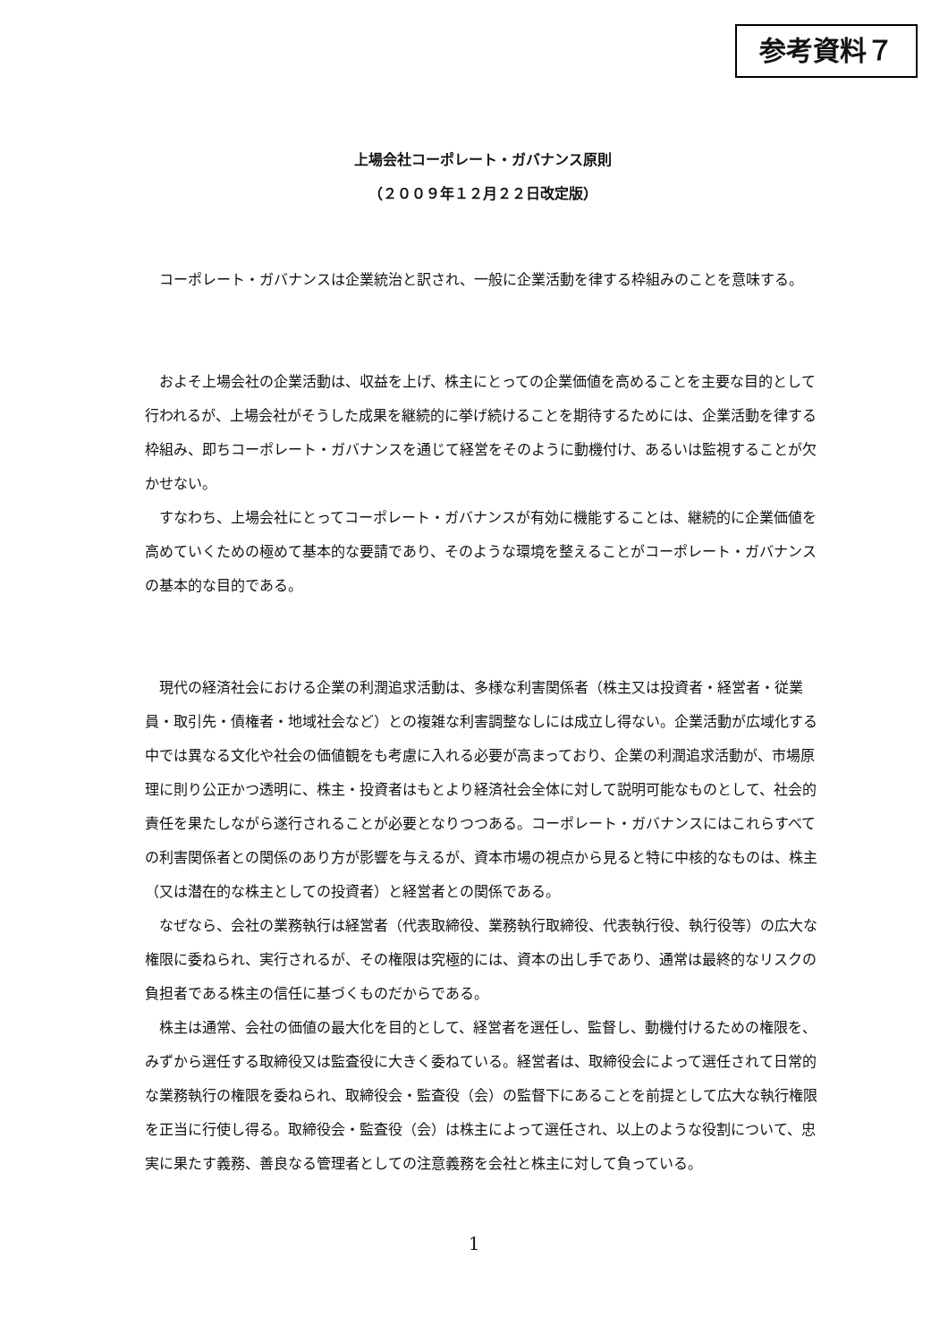参考資料７
上場会社コーポレート・ガバナンス原則
（２００９年１２月２２日改定版）
コーポレート・ガバナンスは企業統治と訳され、一般に企業活動を律する枠組みのことを意味する。
およそ上場会社の企業活動は、収益を上げ、株主にとっての企業価値を高めることを主要な目的として行われるが、上場会社がそうした成果を継続的に挙げ続けることを期待するためには、企業活動を律する枠組み、即ちコーポレート・ガバナンスを通じて経営をそのように動機付け、あるいは監視することが欠かせない。
すなわち、上場会社にとってコーポレート・ガバナンスが有効に機能することは、継続的に企業価値を高めていくための極めて基本的な要請であり、そのような環境を整えることがコーポレート・ガバナンスの基本的な目的である。
現代の経済社会における企業の利潤追求活動は、多様な利害関係者（株主又は投資者・経営者・従業員・取引先・債権者・地域社会など）との複雑な利害調整なしには成立し得ない。企業活動が広域化する中では異なる文化や社会の価値観をも考慮に入れる必要が高まっており、企業の利潤追求活動が、市場原理に則り公正かつ透明に、株主・投資者はもとより経済社会全体に対して説明可能なものとして、社会的責任を果たしながら遂行されることが必要となりつつある。コーポレート・ガバナンスにはこれらすべての利害関係者との関係のあり方が影響を与えるが、資本市場の視点から見ると特に中核的なものは、株主（又は潜在的な株主としての投資者）と経営者との関係である。
なぜなら、会社の業務執行は経営者（代表取締役、業務執行取締役、代表執行役、執行役等）の広大な権限に委ねられ、実行されるが、その権限は究極的には、資本の出し手であり、通常は最終的なリスクの負担者である株主の信任に基づくものだからである。
株主は通常、会社の価値の最大化を目的として、経営者を選任し、監督し、動機付けるための権限を、みずから選任する取締役又は監査役に大きく委ねている。経営者は、取締役会によって選任されて日常的な業務執行の権限を委ねられ、取締役会・監査役（会）の監督下にあることを前提として広大な執行権限を正当に行使し得る。取締役会・監査役（会）は株主によって選任され、以上のような役割について、忠実に果たす義務、善良なる管理者としての注意義務を会社と株主に対して負っている。
1